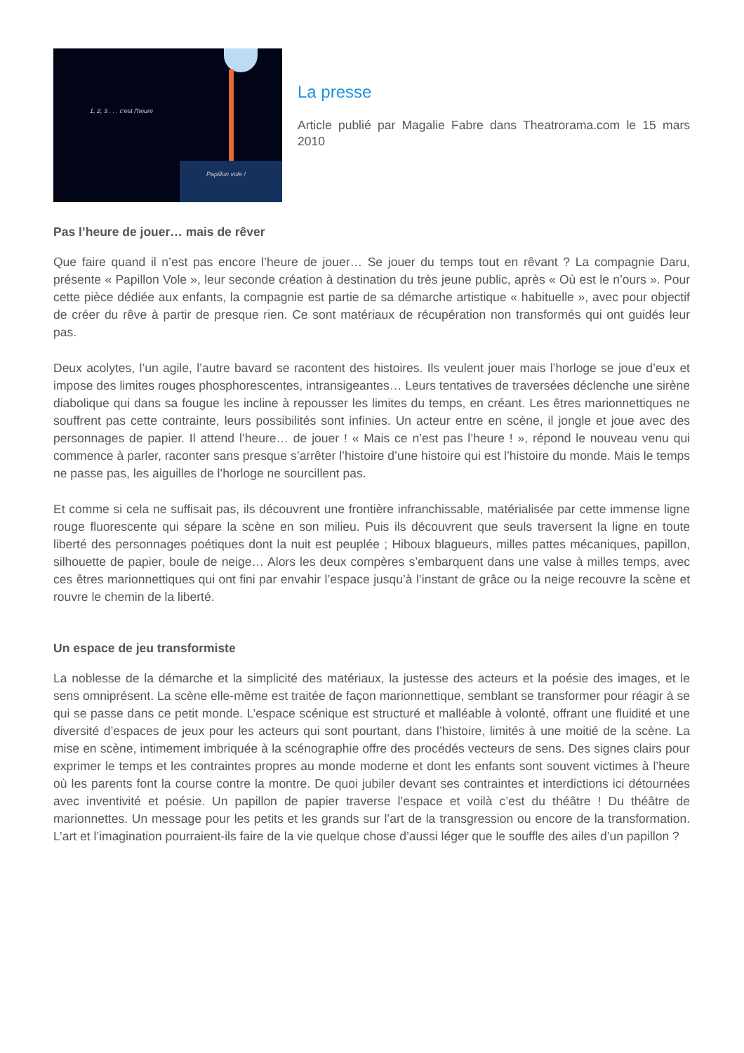1, 2, 3 . . . c'est l'heure
Papillon vole !
La presse
Article publié par Magalie Fabre dans Theatrorama.com le 15 mars 2010
Pas l’heure de jouer… mais de rêver
Que faire quand il n’est pas encore l’heure de jouer… Se jouer du temps tout en rêvant ? La compagnie Daru, présente « Papillon Vole », leur seconde création à destination du très jeune public, après « Où est le n’ours ». Pour cette pièce dédiée aux enfants, la compagnie est partie de sa démarche artistique « habituelle », avec pour objectif de créer du rêve à partir de presque rien. Ce sont matériaux de récupération non transformés qui ont guidés leur pas.
Deux acolytes, l’un agile, l’autre bavard se racontent des histoires. Ils veulent jouer mais l’horloge se joue d’eux et impose des limites rouges phosphorescentes, intransigeantes… Leurs tentatives de traversées déclenche une sirène diabolique qui dans sa fougue les incline à repousser les limites du temps, en créant. Les êtres marionnettiques ne souffrent pas cette contrainte, leurs possibilités sont infinies. Un acteur entre en scène, il jongle et joue avec des personnages de papier. Il attend l’heure… de jouer ! « Mais ce n’est pas l’heure ! », répond le nouveau venu qui commence à parler, raconter sans presque s’arrêter l’histoire d’une histoire qui est l’histoire du monde. Mais le temps ne passe pas, les aiguilles de l’horloge ne sourcillent pas.
Et comme si cela ne suffisait pas, ils découvrent une frontière infranchissable, matérialisée par cette immense ligne rouge fluorescente qui sépare la scène en son milieu. Puis ils découvrent que seuls traversent la ligne en toute liberté des personnages poétiques dont la nuit est peuplée ; Hiboux blagueurs, milles pattes mécaniques, papillon, silhouette de papier, boule de neige… Alors les deux compères s’embarquent dans une valse à milles temps, avec ces êtres marionnettiques qui ont fini par envahir l’espace jusqu’à l’instant de grâce ou la neige recouvre la scène et rouvre le chemin de la liberté.
Un espace de jeu transformiste
La noblesse de la démarche et la simplicité des matériaux, la justesse des acteurs et la poésie des images, et le sens omniprésent. La scène elle-même est traitée de façon marionnettique, semblant se transformer pour réagir à se qui se passe dans ce petit monde. L’espace scénique est structuré et malléable à volonté, offrant une fluidité et une diversité d’espaces de jeux pour les acteurs qui sont pourtant, dans l’histoire, limités à une moitié de la scène. La mise en scène, intimement imbriquée à la scénographie offre des procédés vecteurs de sens. Des signes clairs pour exprimer le temps et les contraintes propres au monde moderne et dont les enfants sont souvent victimes à l’heure où les parents font la course contre la montre. De quoi jubiler devant ses contraintes et interdictions ici détournées avec inventivité et poésie. Un papillon de papier traverse l’espace et voilà c’est du théâtre ! Du théâtre de marionnettes. Un message pour les petits et les grands sur l’art de la transgression ou encore de la transformation. L’art et l’imagination pourraient-ils faire de la vie quelque chose d’aussi léger que le souffle des ailes d’un papillon ?